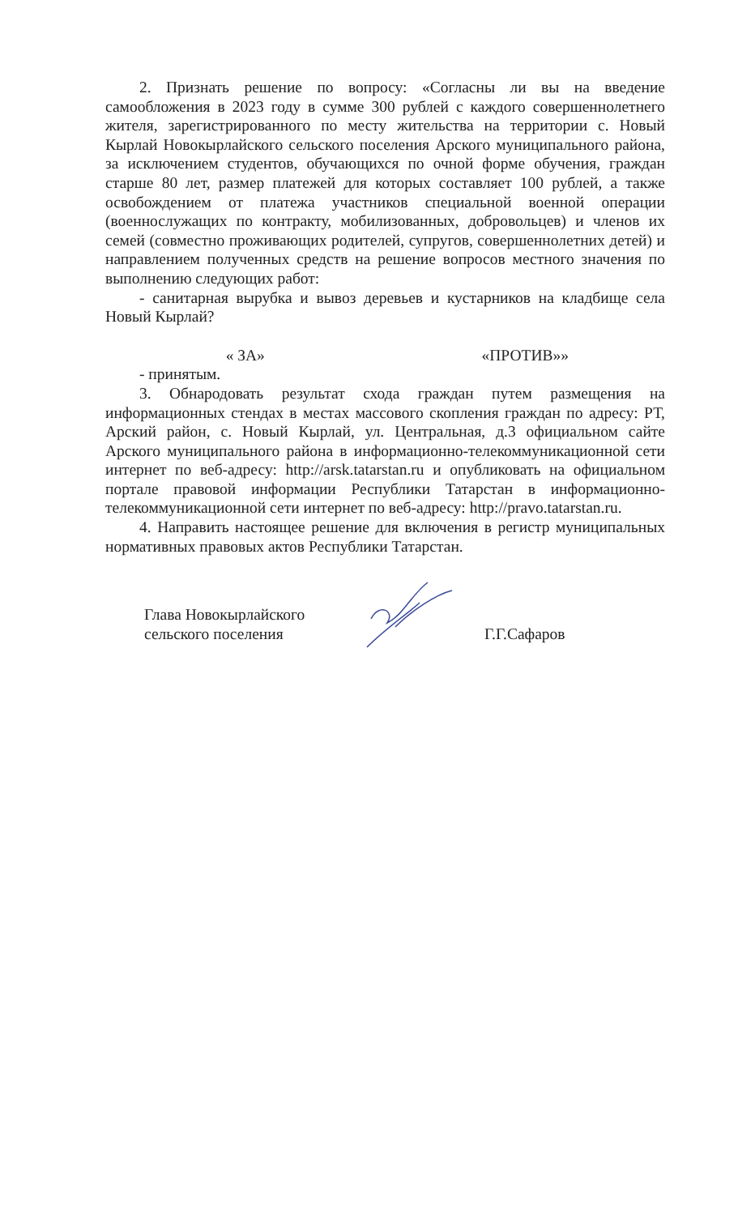2. Признать решение по вопросу: «Согласны ли вы на введение самообложения в 2023 году в сумме 300 рублей с каждого совершеннолетнего жителя, зарегистрированного по месту жительства на территории с. Новый Кырлай Новокырлайского сельского поселения Арского муниципального района, за исключением студентов, обучающихся по очной форме обучения, граждан старше 80 лет, размер платежей для которых составляет 100 рублей, а также освобождением от платежа участников специальной военной операции (военнослужащих по контракту, мобилизованных, добровольцев) и членов их семей (совместно проживающих родителей, супругов, совершеннолетних детей) и направлением полученных средств на решение вопросов местного значения по выполнению следующих работ:
- санитарная вырубка и вывоз деревьев и кустарников на кладбище села Новый Кырлай?
« ЗА» «ПРОТИВ»»
- принятым.
3. Обнародовать результат схода граждан путем размещения на информационных стендах в местах массового скопления граждан по адресу: РТ, Арский район, с. Новый Кырлай, ул. Центральная, д.3 официальном сайте Арского муниципального района в информационно-телекоммуникационной сети интернет по веб-адресу: http://arsk.tatarstan.ru и опубликовать на официальном портале правовой информации Республики Татарстан в информационно-телекоммуникационной сети интернет по веб-адресу: http://pravo.tatarstan.ru.
4. Направить настоящее решение для включения в регистр муниципальных нормативных правовых актов Республики Татарстан.
Глава Новокырлайского
сельского поселения
Г.Г.Сафаров